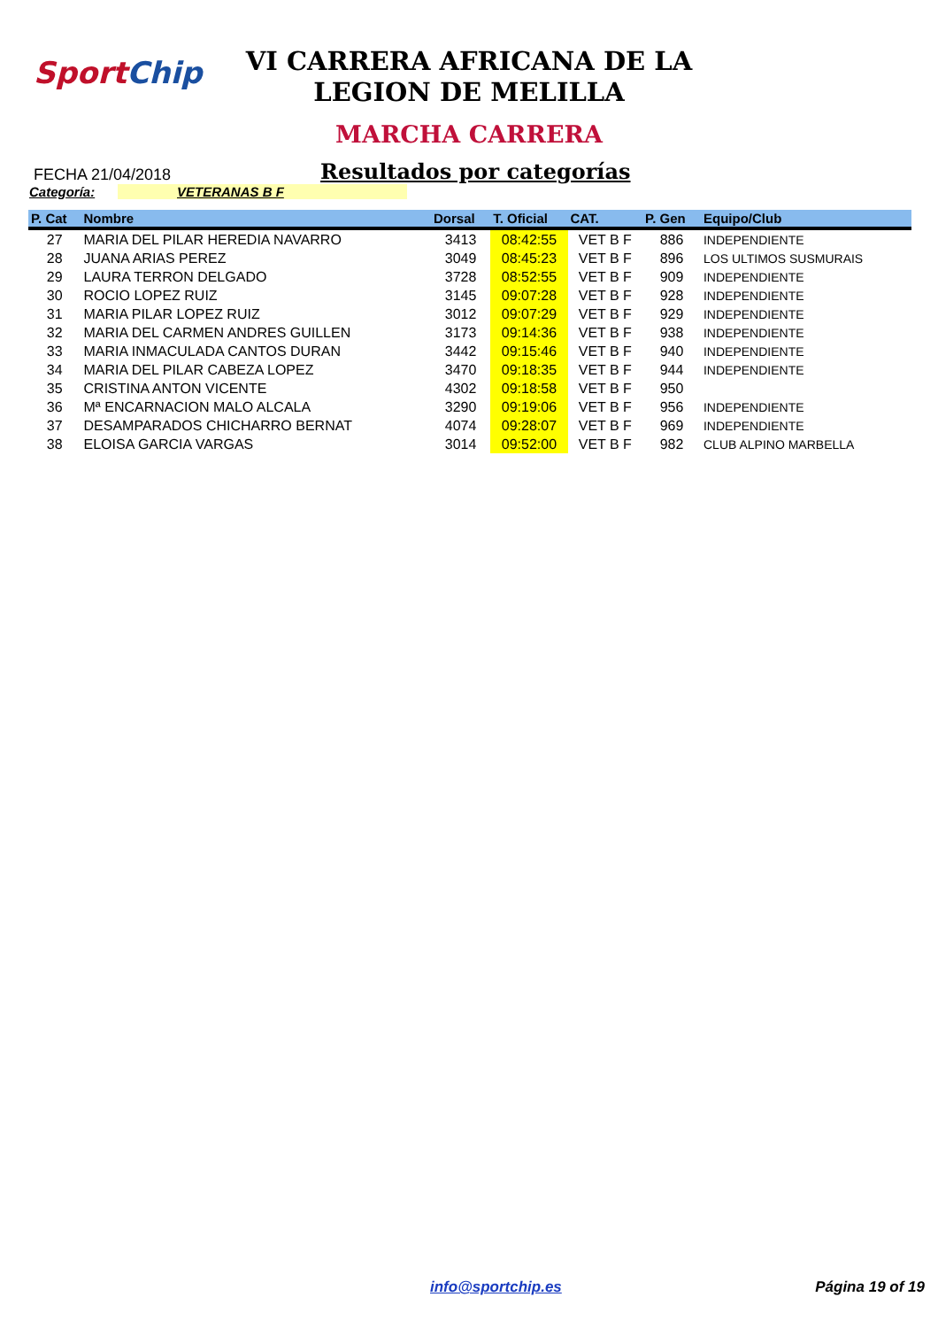SportChip
VI CARRERA AFRICANA DE LA
LEGION DE MELILLA
MARCHA CARRERA
FECHA 21/04/2018
Resultados por categorías
Categoría: VETERANAS B F
| P. Cat | Nombre | Dorsal | T. Oficial | CAT. | P. Gen | Equipo/Club |
| --- | --- | --- | --- | --- | --- | --- |
| 27 | MARIA DEL PILAR HEREDIA NAVARRO | 3413 | 08:42:55 | VET B F | 886 | INDEPENDIENTE |
| 28 | JUANA ARIAS PEREZ | 3049 | 08:45:23 | VET B F | 896 | LOS ULTIMOS SUSMURAIS |
| 29 | LAURA TERRON DELGADO | 3728 | 08:52:55 | VET B F | 909 | INDEPENDIENTE |
| 30 | ROCIO LOPEZ RUIZ | 3145 | 09:07:28 | VET B F | 928 | INDEPENDIENTE |
| 31 | MARIA PILAR LOPEZ RUIZ | 3012 | 09:07:29 | VET B F | 929 | INDEPENDIENTE |
| 32 | MARIA DEL CARMEN ANDRES GUILLEN | 3173 | 09:14:36 | VET B F | 938 | INDEPENDIENTE |
| 33 | MARIA INMACULADA CANTOS DURAN | 3442 | 09:15:46 | VET B F | 940 | INDEPENDIENTE |
| 34 | MARIA DEL PILAR CABEZA LOPEZ | 3470 | 09:18:35 | VET B F | 944 | INDEPENDIENTE |
| 35 | CRISTINA ANTON VICENTE | 4302 | 09:18:58 | VET B F | 950 | |
| 36 | Mª ENCARNACION MALO ALCALA | 3290 | 09:19:06 | VET B F | 956 | INDEPENDIENTE |
| 37 | DESAMPARADOS CHICHARRO BERNAT | 4074 | 09:28:07 | VET B F | 969 | INDEPENDIENTE |
| 38 | ELOISA GARCIA VARGAS | 3014 | 09:52:00 | VET B F | 982 | CLUB ALPINO MARBELLA |
info@sportchip.es Página 19 of 19